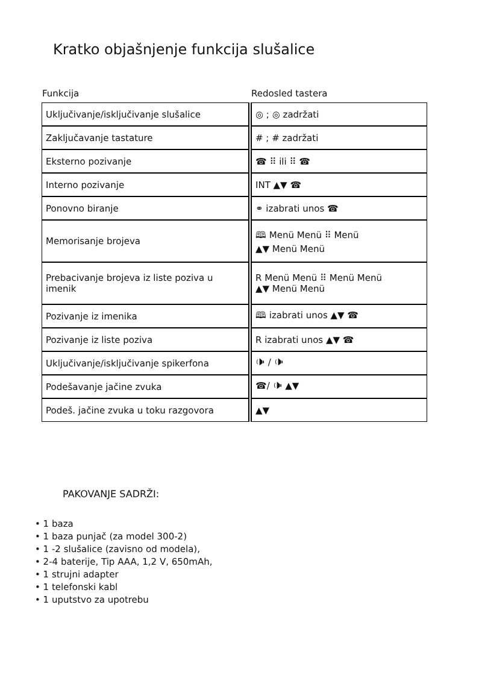Kratko objašnjenje funkcija slušalice
Funkcija Redosled tastera
| Uključivanje/isključivanje slušalice | | ◎ ; ◎ zadržati |
| Zaključavanje tastature | | # ; # zadržati |
| Eksterno pozivanje | | ☎ ⠿ ili ⠿ ☎ |
| Interno pozivanje | | INT ▲▼ ☎ |
| Ponovno biranje | | ⚭ izabrati unos ☎ |
| Memorisanje brojeva | | 🕮 Menü Menü ⠿ Menü ▲▼ Menü Menü |
| Prebacivanje brojeva iz liste poziva u imenik | | R Menü Menü ⠿ Menü Menü ▲▼ Menü Menü |
| Pozivanje iz imenika | | 🕮 izabrati unos ▲▼ ☎ |
| Pozivanje iz liste poziva | | R izabrati unos ▲▼ ☎ |
| Uključivanje/isključivanje spikerfona | | 🕩 / 🕩 |
| Podešavanje jačine zvuka | | ☎/ 🕩 ▲▼ |
| Podeš. jačine zvuka u toku razgovora | | ▲▼ |
PAKOVANJE SADRŽI:
• 1 baza
• 1 baza punjač (za model 300-2)
• 1 -2 slušalice (zavisno od modela),
• 2-4 baterije, Tip AAA, 1,2 V, 650mAh,
• 1 strujni adapter
• 1 telefonski kabl
• 1 uputstvo za upotrebu